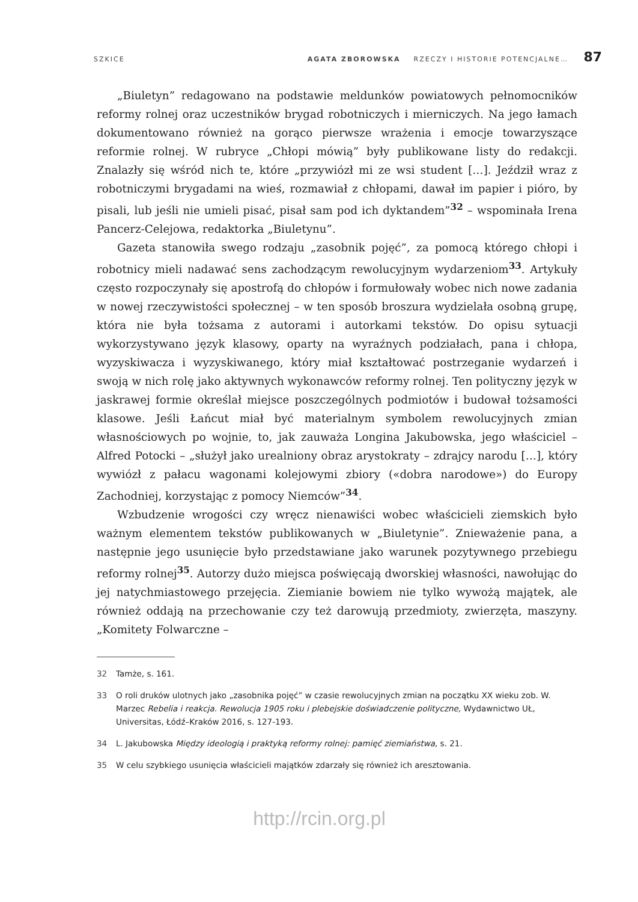SZKICE AGATA ZBOROWSKA RZECZY I HISTORIE POTENCJALNE… 87
„Biuletyn” redagowano na podstawie meldunków powiatowych pełnomocników reformy rolnej oraz uczestników brygad robotniczych i mierniczych. Na jego łamach dokumentowano również na gorąco pierwsze wrażenia i emocje towarzyszące reformie rolnej. W rubryce „Chłopi mówią” były publikowane listy do redakcji. Znalazły się wśród nich te, które „przywiózł mi ze wsi student […]. Jeździł wraz z robotniczymi brygadami na wieś, rozmawiał z chłopami, dawał im papier i pióro, by pisali, lub jeśli nie umieli pisać, pisał sam pod ich dyktandem”<sup>32</sup> – wspominała Irena Pancerz-Celejowa, redaktorka „Biuletynu”.
Gazeta stanowiła swego rodzaju „zasobnik pojęć”, za pomocą którego chłopi i robotnicy mieli nadawać sens zachodzącym rewolucyjnym wydarzeniom<sup>33</sup>. Artykuły często rozpoczynały się apostrofą do chłopów i formułowały wobec nich nowe zadania w nowej rzeczywistości społecznej – w ten sposób broszura wydzielała osobną grupę, która nie była tożsama z autorami i autorkami tekstów. Do opisu sytuacji wykorzystywano język klasowy, oparty na wyraźnych podziałach, pana i chłopa, wyzyskiwacza i wyzyskiwanego, który miał kształtować postrzeganie wydarzeń i swoją w nich rolę jako aktywnych wykonawców reformy rolnej. Ten polityczny język w jaskrawej formie określał miejsce poszczególnych podmiotów i budował tożsamości klasowe. Jeśli Łańcut miał być materialnym symbolem rewolucyjnych zmian własnościowych po wojnie, to, jak zauważa Longina Jakubowska, jego właściciel – Alfred Potocki – „służył jako urealniony obraz arystokraty – zdrajcy narodu […], który wywiózł z pałacu wagonami kolejowymi zbiory («dobra narodowe») do Europy Zachodniej, korzystając z pomocy Niemców”<sup>34</sup>.
Wzbudzenie wrogości czy wręcz nienawiści wobec właścicieli ziemskich było ważnym elementem tekstów publikowanych w „Biuletynie”. Znieważenie pana, a następnie jego usunięcie było przedstawiane jako warunek pozytywnego przebiegu reformy rolnej<sup>35</sup>. Autorzy dużo miejsca poświęcają dworskiej własności, nawołując do jej natychmiastowego przejęcia. Ziemianie bowiem nie tylko wywożą majątek, ale również oddają na przechowanie czy też darowują przedmioty, zwierzęta, maszyny. „Komitety Folwarczne –
32 Tamże, s. 161.
33 O roli druków ulotnych jako „zasobnika pojęć” w czasie rewolucyjnych zmian na początku XX wieku zob. W. Marzec Rebelia i reakcja. Rewolucja 1905 roku i plebejskie doświadczenie polityczne, Wydawnictwo UŁ, Universitas, Łódź–Kraków 2016, s. 127-193.
34 L. Jakubowska Między ideologią i praktyką reformy rolnej: pamięć ziemiaństwa, s. 21.
35 W celu szybkiego usunięcia właścicieli majątków zdarzały się również ich aresztowania.
http://rcin.org.pl